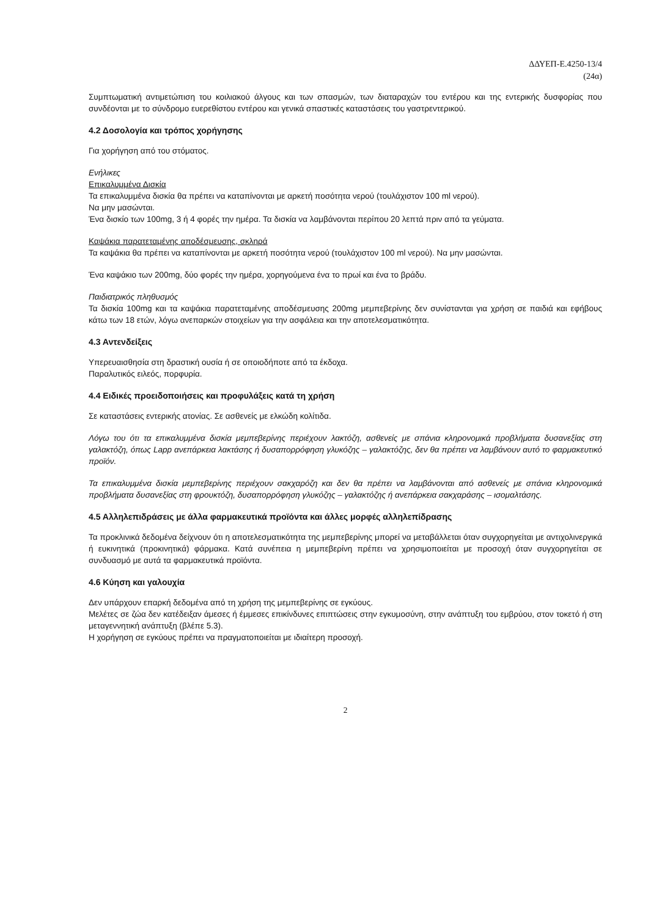ΔΔΥΕΠ-Ε.4250-13/4
(24α)
Συμπτωματική αντιμετώπιση του κοιλιακού άλγους και των σπασμών, των διαταραχών του εντέρου και της εντερικής δυσφορίας που συνδέονται με το σύνδρομο ευερεθίστου εντέρου και γενικά σπαστικές καταστάσεις του γαστρεντερικού.
4.2 Δοσολογία και τρόπος χορήγησης
Για χορήγηση από του στόματος.
Ενήλικες
Επικαλυμμένα Δισκία
Τα επικαλυμμένα δισκία θα πρέπει να καταπίνονται με αρκετή ποσότητα νερού (τουλάχιστον 100 ml νερού).
Να μην μασώνται.
Ένα δισκίο των 100mg, 3 ή 4 φορές την ημέρα. Τα δισκία να λαμβάνονται περίπου 20 λεπτά πριν από τα γεύματα.
Καψάκια παρατεταμένης αποδέσμευσης, σκληρά
Τα καψάκια θα πρέπει να καταπίνονται με αρκετή ποσότητα νερού (τουλάχιστον 100 ml νερού). Να μην μασώνται.
Ένα καψάκιο των 200mg, δύο φορές την ημέρα, χορηγούμενα ένα το πρωί και ένα το βράδυ.
Παιδιατρικός πληθυσμός
Τα δισκία 100mg και τα καψάκια παρατεταμένης αποδέσμευσης 200mg μεμπεβερίνης δεν συνίστανται για χρήση σε παιδιά και εφήβους κάτω των 18 ετών, λόγω ανεπαρκών στοιχείων για την ασφάλεια και την αποτελεσματικότητα.
4.3 Αντενδείξεις
Υπερευαισθησία στη δραστική ουσία ή σε οποιοδήποτε από τα έκδοχα.
Παραλυτικός ειλεός, πορφυρία.
4.4 Ειδικές προειδοποιήσεις και προφυλάξεις κατά τη χρήση
Σε καταστάσεις εντερικής ατονίας. Σε ασθενείς με ελκώδη κολίτιδα.
Λόγω του ότι τα επικαλυμμένα δισκία μεμπεβερίνης περιέχουν λακτόζη, ασθενείς με σπάνια κληρονομικά προβλήματα δυσανεξίας στη γαλακτόζη, όπως Lapp ανεπάρκεια λακτάσης ή δυσαπορρόφηση γλυκόζης – γαλακτόζης, δεν θα πρέπει να λαμβάνουν αυτό το φαρμακευτικό προϊόν.
Τα επικαλυμμένα δισκία μεμπεβερίνης περιέχουν σακχαρόζη και δεν θα πρέπει να λαμβάνονται από ασθενείς με σπάνια κληρονομικά προβλήματα δυσανεξίας στη φρουκτόζη, δυσαπορρόφηση γλυκόζης – γαλακτόζης ή ανεπάρκεια σακχαράσης – ισομαλτάσης.
4.5 Αλληλεπιδράσεις με άλλα φαρμακευτικά προϊόντα και άλλες μορφές αλληλεπίδρασης
Τα προκλινικά δεδομένα δείχνουν ότι η αποτελεσματικότητα της μεμπεβερίνης μπορεί να μεταβάλλεται όταν συγχορηγείται με αντιχολινεργικά ή ευκινητικά (προκινητικά) φάρμακα. Κατά συνέπεια η μεμπεβερίνη πρέπει να χρησιμοποιείται με προσοχή όταν συγχορηγείται σε συνδυασμό με αυτά τα φαρμακευτικά προϊόντα.
4.6 Κύηση και γαλουχία
Δεν υπάρχουν επαρκή δεδομένα από τη χρήση της μεμπεβερίνης σε εγκύους.
Μελέτες σε ζώα δεν κατέδειξαν άμεσες ή έμμεσες επικίνδυνες επιπτώσεις στην εγκυμοσύνη, στην ανάπτυξη του εμβρύου, στον τοκετό ή στη μεταγεννητική ανάπτυξη (βλέπε 5.3).
Η χορήγηση σε εγκύους πρέπει να πραγματοποιείται με ιδιαίτερη προσοχή.
2